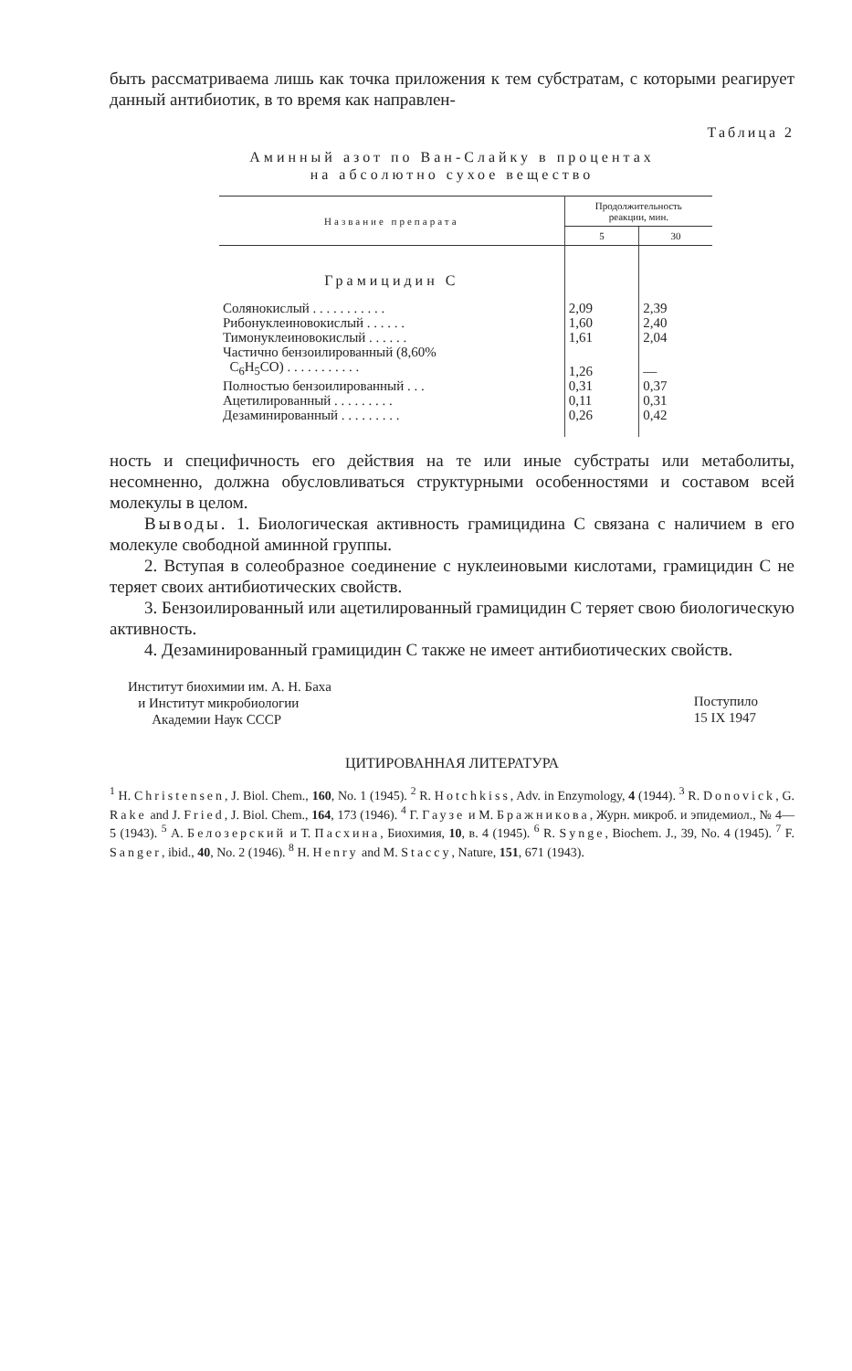быть рассматриваема лишь как точка приложения к тем субстратам, с которыми реагирует данный антибиотик, в то время как направлен-
Таблица 2
Аминный азот по Ван-Слайку в процентах
на абсолютно сухое вещество
| Название препарата | Продолжительность реакции, мин. | |
| --- | --- | --- |
| | 5 | 30 |
| Грамицидин С | | |
| Солянокислый . . . . . . . . . . . | 2,09 | 2,39 |
| Рибонуклеиновокислый . . . . . . | 1,60 | 2,40 |
| Тимонуклеиновокислый . . . . . . | 1,61 | 2,04 |
| Частично бензоилированный (8,60% C<sub>6</sub>H<sub>5</sub>CO) . . . . . . . . . . . | 1,26 | — |
| Полностью бензоилированный . . . | 0,31 | 0,37 |
| Ацетилированный . . . . . . . . . | 0,11 | 0,31 |
| Дезаминированный . . . . . . . . . | 0,26 | 0,42 |
ность и специфичность его действия на те или иные субстраты или метаболиты, несомненно, должна обусловливаться структурными особенностями и составом всей молекулы в целом.
Выводы. 1. Биологическая активность грамицидина С связана с наличием в его молекуле свободной аминной группы.
2. Вступая в солеобразное соединение с нуклеиновыми кислотами, грамицидин С не теряет своих антибиотических свойств.
3. Бензоилированный или ацетилированный грамицидин С теряет свою биологическую активность.
4. Дезаминированный грамицидин С также не имеет антибиотических свойств.
Институт биохимии им. А. Н. Баха
и Институт микробиологии
Академии Наук СССР
Поступило
15 IX 1947
ЦИТИРОВАННАЯ ЛИТЕРАТУРА
<sup>1</sup> H. Christensen, J. Biol. Chem., 160, No. 1 (1945). <sup>2</sup> R. Hotchkiss, Adv. in Enzymology, 4 (1944). <sup>3</sup> R. Donovick, G. Rake and J. Fried, J. Biol. Chem., 164, 173 (1946). <sup>4</sup> Г. Гаузе и М. Бражникова, Журн. микроб. и эпидемиол., № 4—5 (1943). <sup>5</sup> А. Белозерский и Т. Пасхина, Биохимия, 10, в. 4 (1945). <sup>6</sup> R. Synge, Biochem. J., 39, No. 4 (1945). <sup>7</sup> F. Sanger, ibid., 40, No. 2 (1946). <sup>8</sup> H. Henry and M. Staccy, Nature, 151, 671 (1943).